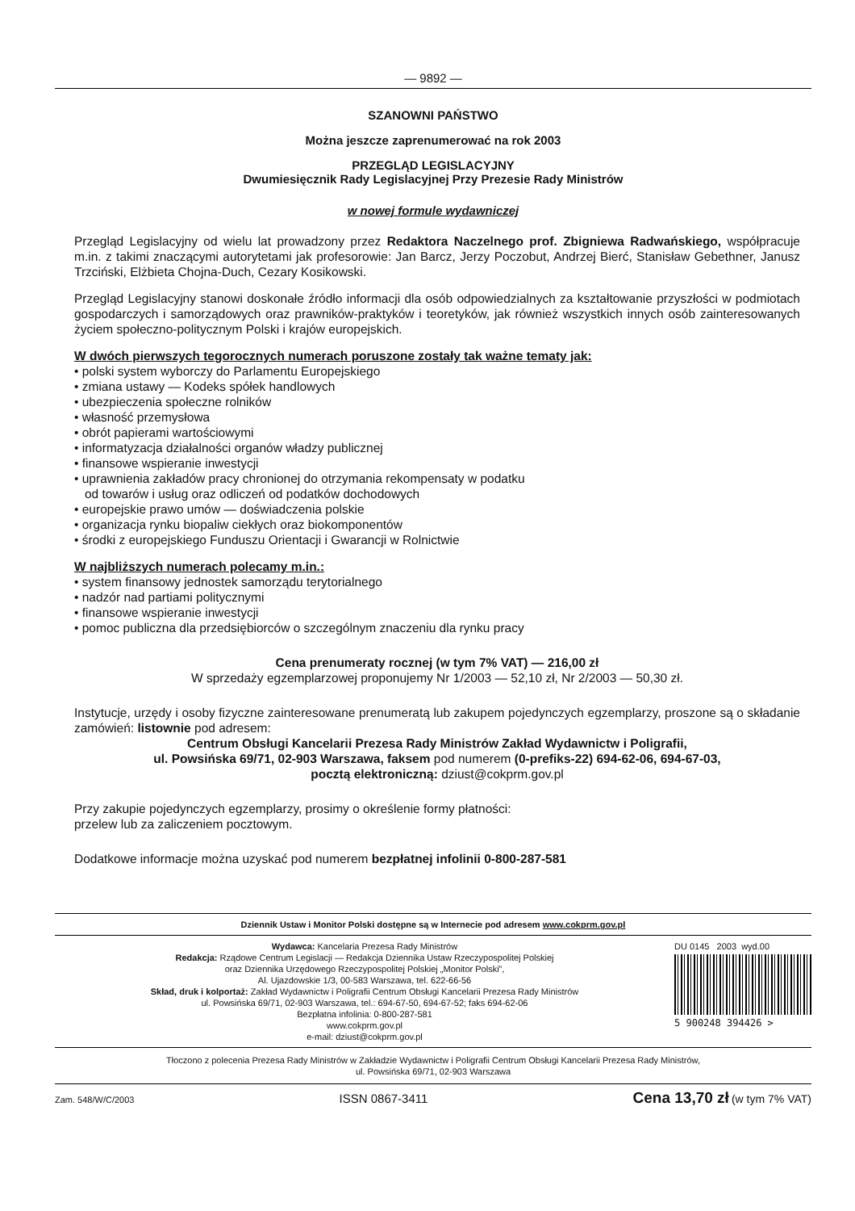— 9892 —
SZANOWNI PAŃSTWO
Można jeszcze zaprenumerować na rok 2003
PRZEGLĄD LEGISLACYJNY
Dwumiesięcznik Rady Legislacyjnej Przy Prezesie Rady Ministrów
w nowej formule wydawniczej
Przegląd Legislacyjny od wielu lat prowadzony przez Redaktora Naczelnego prof. Zbigniewa Radwańskiego, współpracuje m.in. z takimi znaczącymi autorytetami jak profesorowie: Jan Barcz, Jerzy Poczobut, Andrzej Bierć, Stanisław Gebethner, Janusz Trzciński, Elżbieta Chojna-Duch, Cezary Kosikowski.
Przegląd Legislacyjny stanowi doskonałe źródło informacji dla osób odpowiedzialnych za kształtowanie przyszłości w podmiotach gospodarczych i samorządowych oraz prawników-praktyków i teoretyków, jak również wszystkich innych osób zainteresowanych życiem społeczno-politycznym Polski i krajów europejskich.
W dwóch pierwszych tegorocznych numerach poruszone zostały tak ważne tematy jak:
• polski system wyborczy do Parlamentu Europejskiego
• zmiana ustawy — Kodeks spółek handlowych
• ubezpieczenia społeczne rolników
• własność przemysłowa
• obrót papierami wartościowymi
• informatyzacja działalności organów władzy publicznej
• finansowe wspieranie inwestycji
• uprawnienia zakładów pracy chronionej do otrzymania rekompensaty w podatku
od towarów i usług oraz odliczeń od podatków dochodowych
• europejskie prawo umów — doświadczenia polskie
• organizacja rynku biopaliw ciekłych oraz biokomponentów
• środki z europejskiego Funduszu Orientacji i Gwarancji w Rolnictwie
W najbliższych numerach polecamy m.in.:
• system finansowy jednostek samorządu terytorialnego
• nadzór nad partiami politycznymi
• finansowe wspieranie inwestycji
• pomoc publiczna dla przedsiębiorców o szczególnym znaczeniu dla rynku pracy
Cena prenumeraty rocznej (w tym 7% VAT) — 216,00 zł
W sprzedaży egzemplarzowej proponujemy Nr 1/2003 — 52,10 zł, Nr 2/2003 — 50,30 zł.
Instytucje, urzędy i osoby fizyczne zainteresowane prenumeratą lub zakupem pojedynczych egzemplarzy, proszone są o składanie zamówień: listownie pod adresem:
Centrum Obsługi Kancelarii Prezesa Rady Ministrów Zakład Wydawnictw i Poligrafii,
ul. Powsińska 69/71, 02-903 Warszawa, faksem pod numerem (0-prefiks-22) 694-62-06, 694-67-03,
pocztą elektroniczną: dziust@cokprm.gov.pl
Przy zakupie pojedynczych egzemplarzy, prosimy o określenie formy płatności:
przelew lub za zaliczeniem pocztowym.
Dodatkowe informacje można uzyskać pod numerem bezpłatnej infolinii 0-800-287-581
Dziennik Ustaw i Monitor Polski dostępne są w Internecie pod adresem www.cokprm.gov.pl
Wydawca: Kancelaria Prezesa Rady Ministrów
Redakcja: Rządowe Centrum Legislacji — Redakcja Dziennika Ustaw Rzeczypospolitej Polskiej
oraz Dziennika Urzędowego Rzeczypospolitej Polskiej „Monitor Polski”,
Al. Ujazdowskie 1/3, 00-583 Warszawa, tel. 622-66-56
Skład, druk i kolportaż: Zakład Wydawnictw i Poligrafii Centrum Obsługi Kancelarii Prezesa Rady Ministrów
ul. Powsińska 69/71, 02-903 Warszawa, tel.: 694-67-50, 694-67-52; faks 694-62-06
Bezpłatna infolinia: 0-800-287-581
www.cokprm.gov.pl
e-mail: dziust@cokprm.gov.pl
DU 0145 2003 wyd.00
5 900248 394426 >
Tłoczono z polecenia Prezesa Rady Ministrów w Zakładzie Wydawnictw i Poligrafii Centrum Obsługi Kancelarii Prezesa Rady Ministrów,
ul. Powsińska 69/71, 02-903 Warszawa
Zam. 548/W/C/2003 ISSN 0867-3411 Cena 13,70 zł (w tym 7% VAT)